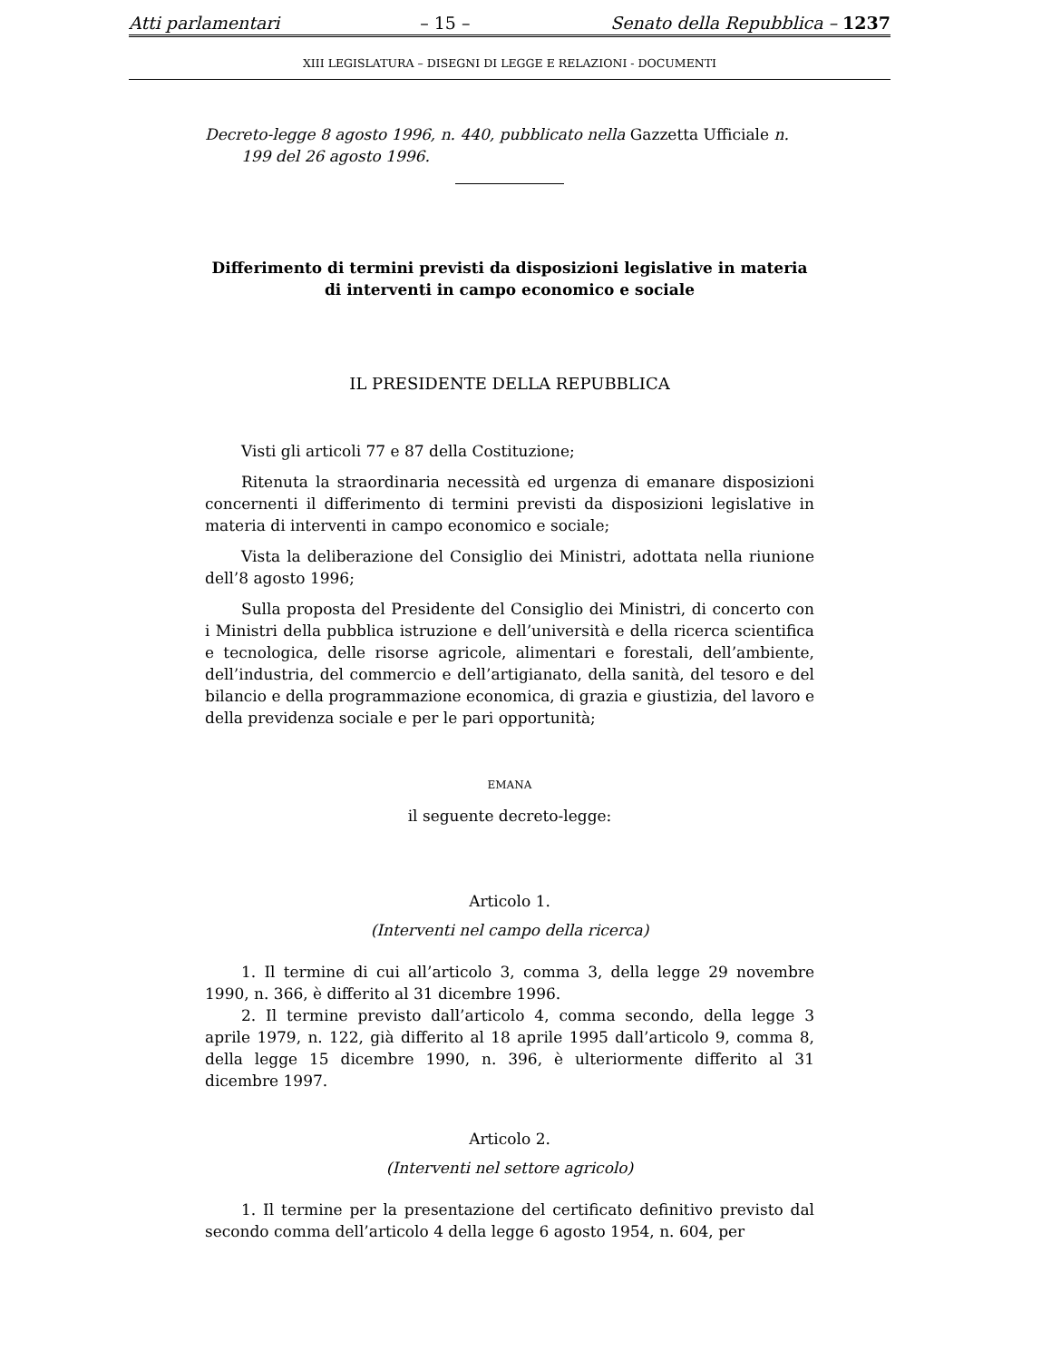Atti parlamentari – 15 – Senato della Repubblica – 1237
XIII LEGISLATURA – DISEGNI DI LEGGE E RELAZIONI - DOCUMENTI
Decreto-legge 8 agosto 1996, n. 440, pubblicato nella Gazzetta Ufficiale n. 199 del 26 agosto 1996.
Differimento di termini previsti da disposizioni legislative in materia di interventi in campo economico e sociale
IL PRESIDENTE DELLA REPUBBLICA
Visti gli articoli 77 e 87 della Costituzione;
Ritenuta la straordinaria necessità ed urgenza di emanare disposizioni concernenti il differimento di termini previsti da disposizioni legislative in materia di interventi in campo economico e sociale;
Vista la deliberazione del Consiglio dei Ministri, adottata nella riunione dell’8 agosto 1996;
Sulla proposta del Presidente del Consiglio dei Ministri, di concerto con i Ministri della pubblica istruzione e dell’università e della ricerca scientifica e tecnologica, delle risorse agricole, alimentari e forestali, dell’ambiente, dell’industria, del commercio e dell’artigianato, della sanità, del tesoro e del bilancio e della programmazione economica, di grazia e giustizia, del lavoro e della previdenza sociale e per le pari opportunità;
EMANA
il seguente decreto-legge:
Articolo 1.
(Interventi nel campo della ricerca)
1. Il termine di cui all’articolo 3, comma 3, della legge 29 novembre 1990, n. 366, è differito al 31 dicembre 1996.
2. Il termine previsto dall’articolo 4, comma secondo, della legge 3 aprile 1979, n. 122, già differito al 18 aprile 1995 dall’articolo 9, comma 8, della legge 15 dicembre 1990, n. 396, è ulteriormente differito al 31 dicembre 1997.
Articolo 2.
(Interventi nel settore agricolo)
1. Il termine per la presentazione del certificato definitivo previsto dal secondo comma dell’articolo 4 della legge 6 agosto 1954, n. 604, per